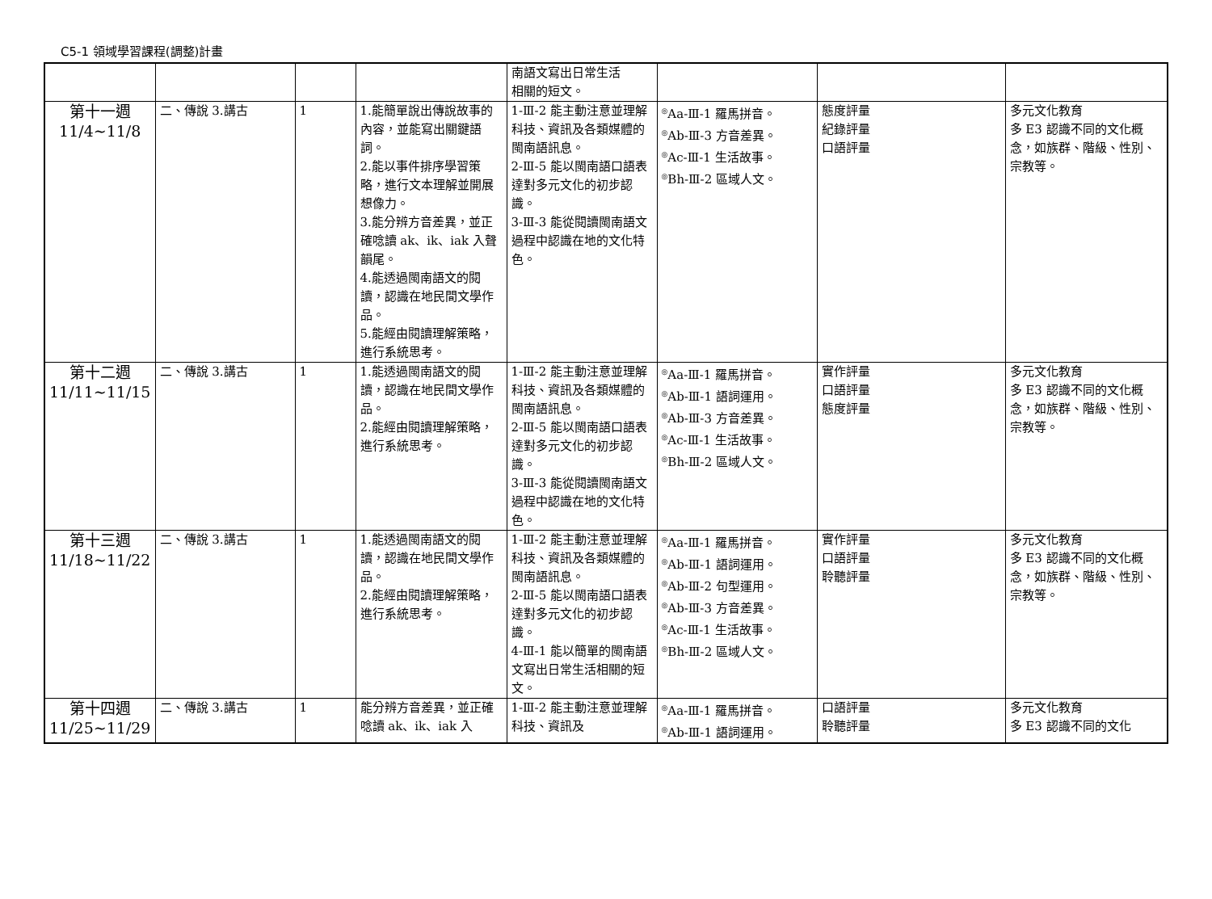C5-1 領域學習課程(調整)計畫
| | | | | 南語文寫出日常生活 相關的短文。 | | | |
| 第十一週 11/4~11/8 | 二、傳說 3.講古 | 1 | 1.能簡單說出傳說故事的內容，並能寫出關鍵語詞。 2.能以事件排序學習策略，進行文本理解並開展想像力。 3.能分辨方音差異，並正確唸讀 ak、ik、iak 入聲韻尾。 4.能透過閩南語文的閱讀，認識在地民間文學作品。 5.能經由閱讀理解策略，進行系統思考。 | 1-Ⅲ-2 能主動注意並理解科技、資訊及各類媒體的閩南語訊息。 2-Ⅲ-5 能以閩南語口語表達對多元文化的初步認識。 3-Ⅲ-3 能從閱讀閩南語文過程中認識在地的文化特色。 | <sup>◎</sup>Aa-Ⅲ-1 羅馬拼音。 <sup>◎</sup>Ab-Ⅲ-3 方音差異。 <sup>◎</sup>Ac-Ⅲ-1 生活故事。 <sup>◎</sup>Bh-Ⅲ-2 區域人文。 | 態度評量 紀錄評量 口語評量 | 多元文化教育 多 E3 認識不同的文化概念，如族群、階級、性別、宗教等。 |
| 第十二週 11/11~11/15 | 二、傳說 3.講古 | 1 | 1.能透過閩南語文的閱讀，認識在地民間文學作品。 2.能經由閱讀理解策略，進行系統思考。 | 1-Ⅲ-2 能主動注意並理解科技、資訊及各類媒體的閩南語訊息。 2-Ⅲ-5 能以閩南語口語表達對多元文化的初步認識。 3-Ⅲ-3 能從閱讀閩南語文過程中認識在地的文化特色。 | <sup>◎</sup>Aa-Ⅲ-1 羅馬拼音。 <sup>◎</sup>Ab-Ⅲ-1 語詞運用。 <sup>◎</sup>Ab-Ⅲ-3 方音差異。 <sup>◎</sup>Ac-Ⅲ-1 生活故事。 <sup>◎</sup>Bh-Ⅲ-2 區域人文。 | 實作評量 口語評量 態度評量 | 多元文化教育 多 E3 認識不同的文化概念，如族群、階級、性別、宗教等。 |
| 第十三週 11/18~11/22 | 二、傳說 3.講古 | 1 | 1.能透過閩南語文的閱讀，認識在地民間文學作品。 2.能經由閱讀理解策略，進行系統思考。 | 1-Ⅲ-2 能主動注意並理解科技、資訊及各類媒體的閩南語訊息。 2-Ⅲ-5 能以閩南語口語表達對多元文化的初步認識。 4-Ⅲ-1 能以簡單的閩南語文寫出日常生活相關的短文。 | <sup>◎</sup>Aa-Ⅲ-1 羅馬拼音。 <sup>◎</sup>Ab-Ⅲ-1 語詞運用。 <sup>◎</sup>Ab-Ⅲ-2 句型運用。 <sup>◎</sup>Ab-Ⅲ-3 方音差異。 <sup>◎</sup>Ac-Ⅲ-1 生活故事。 <sup>◎</sup>Bh-Ⅲ-2 區域人文。 | 實作評量 口語評量 聆聽評量 | 多元文化教育 多 E3 認識不同的文化概念，如族群、階級、性別、宗教等。 |
| 第十四週 11/25~11/29 | 二、傳說 3.講古 | 1 | 能分辨方音差異，並正確唸讀 ak、ik、iak 入 | 1-Ⅲ-2 能主動注意並理解科技、資訊及 | <sup>◎</sup>Aa-Ⅲ-1 羅馬拼音。 <sup>◎</sup>Ab-Ⅲ-1 語詞運用。 | 口語評量 聆聽評量 | 多元文化教育 多 E3 認識不同的文化 |